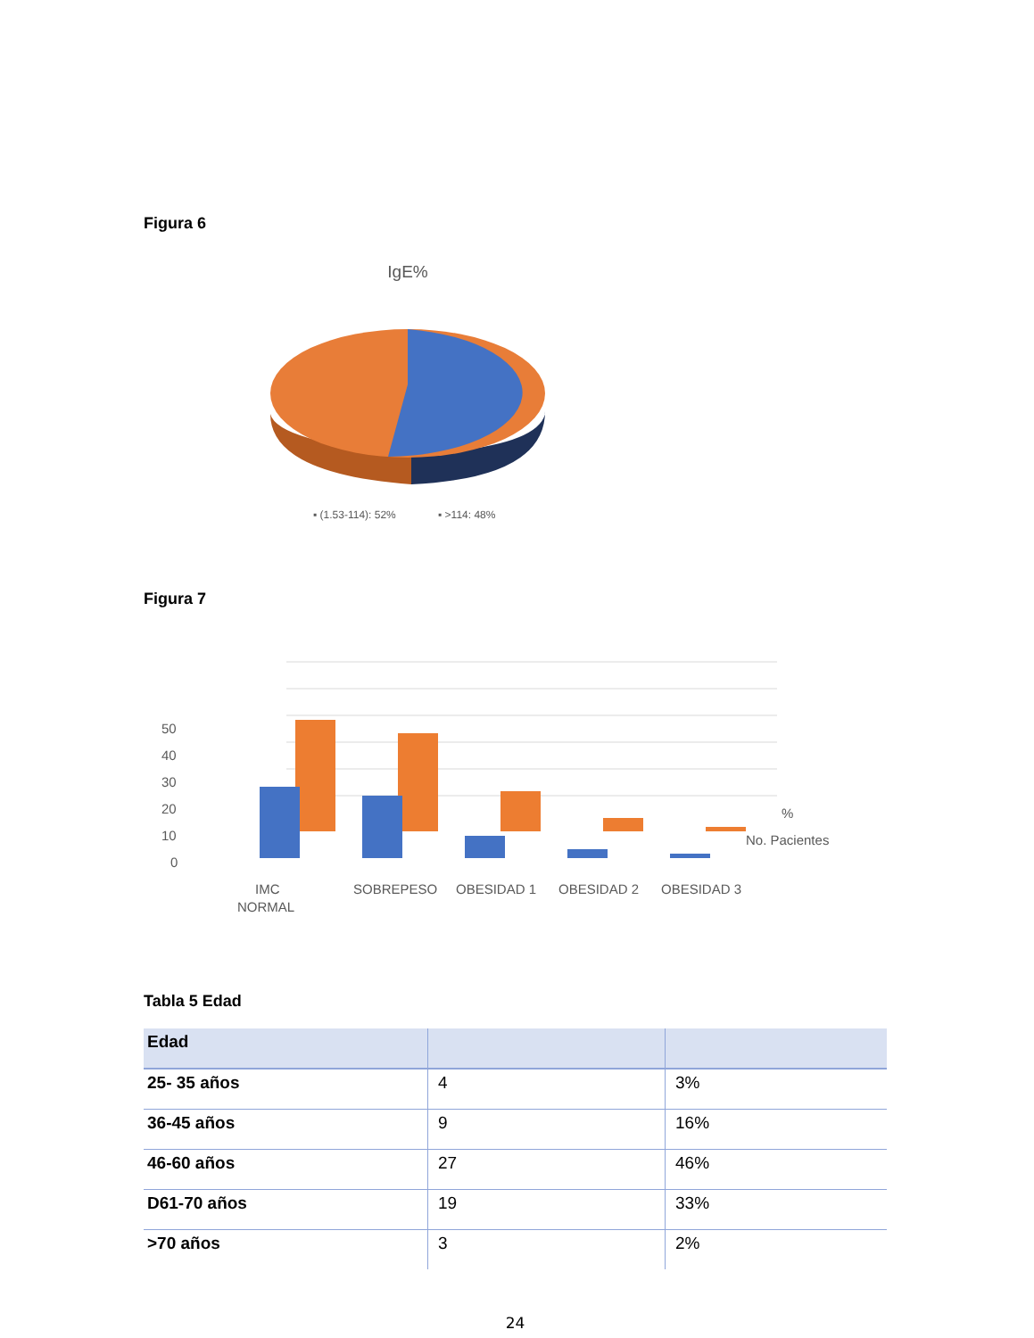Figura 6
IgE%
▪ (1.53-114): 52%
▪ >114: 48%
Figura 7
50
40
30
20
10
0
%
No. Pacientes
IMC
NORMAL
SOBREPESO
OBESIDAD 1
OBESIDAD 2
OBESIDAD 3
Tabla 5 Edad
| Edad | | |
| --- | --- | --- |
| 25- 35 años | 4 | 3% |
| 36-45 años | 9 | 16% |
| 46-60 años | 27 | 46% |
| D61-70 años | 19 | 33% |
| >70 años | 3 | 2% |
24